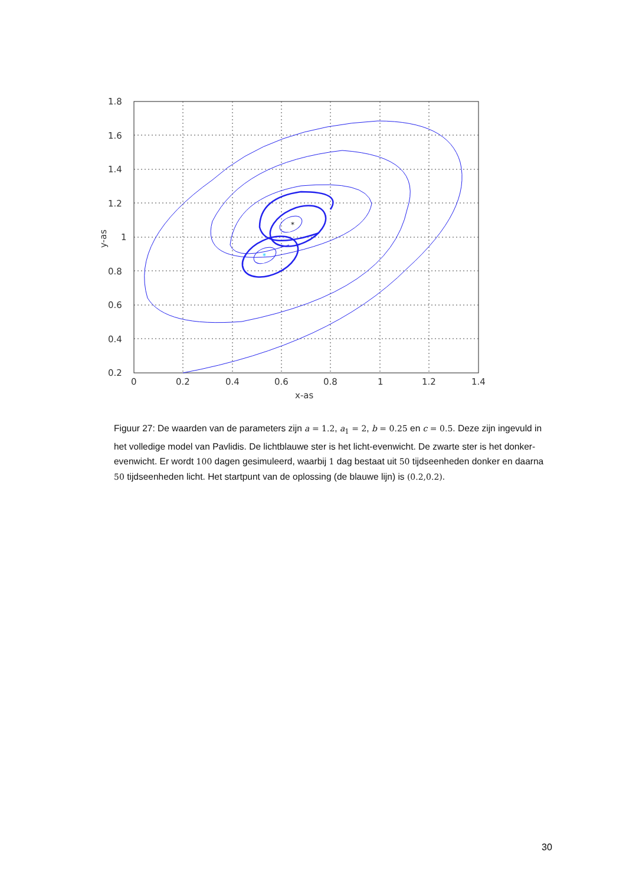*
*
1.8
1.6
1.4
1.2
1
0.8
0.6
0.4
0.2
0
0.2
0.4
0.6
0.8
1
1.2
1.4
x-as
y-as
Figuur 27: De waarden van de parameters zijn a = 1.2, a<sub>1</sub> = 2, b = 0.25 en c = 0.5. Deze zijn ingevuld in het volledige model van Pavlidis. De lichtblauwe ster is het licht-evenwicht. De zwarte ster is het donker-evenwicht. Er wordt 100 dagen gesimuleerd, waarbij 1 dag bestaat uit 50 tijdseenheden donker en daarna 50 tijdseenheden licht. Het startpunt van de oplossing (de blauwe lijn) is (0.2,0.2).
30